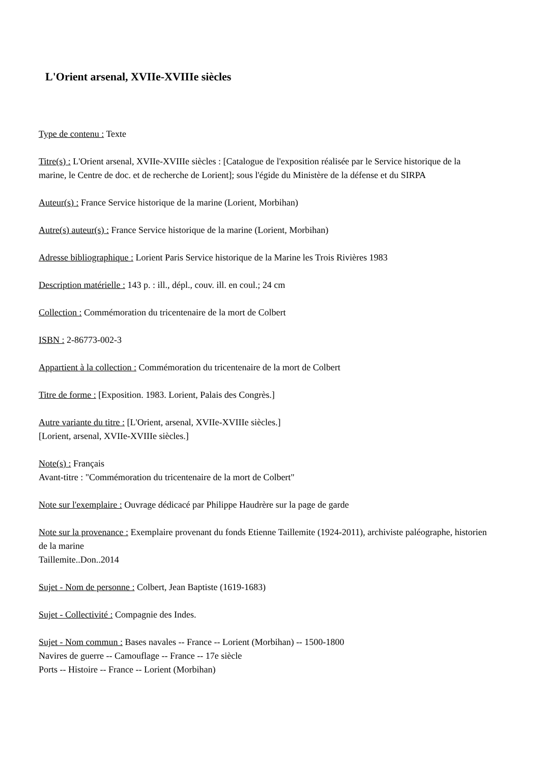L'Orient arsenal, XVIIe-XVIIIe siècles
Type de contenu : Texte
Titre(s) : L'Orient arsenal, XVIIe-XVIIIe siècles : [Catalogue de l'exposition réalisée par le Service historique de la marine, le Centre de doc. et de recherche de Lorient]; sous l'égide du Ministère de la défense et du SIRPA
Auteur(s) : France Service historique de la marine (Lorient, Morbihan)
Autre(s) auteur(s) : France Service historique de la marine (Lorient, Morbihan)
Adresse bibliographique : Lorient Paris Service historique de la Marine les Trois Rivières 1983
Description matérielle : 143 p. : ill., dépl., couv. ill. en coul.; 24 cm
Collection : Commémoration du tricentenaire de la mort de Colbert
ISBN : 2-86773-002-3
Appartient à la collection : Commémoration du tricentenaire de la mort de Colbert
Titre de forme : [Exposition. 1983. Lorient, Palais des Congrès.]
Autre variante du titre : [L'Orient, arsenal, XVIIe-XVIIIe siècles.]
[Lorient, arsenal, XVIIe-XVIIIe siècles.]
Note(s) : Français
Avant-titre : "Commémoration du tricentenaire de la mort de Colbert"
Note sur l'exemplaire : Ouvrage dédicacé par Philippe Haudrère sur la page de garde
Note sur la provenance : Exemplaire provenant du fonds Etienne Taillemite (1924-2011), archiviste paléographe, historien de la marine
Taillemite..Don..2014
Sujet - Nom de personne : Colbert, Jean Baptiste (1619-1683)
Sujet - Collectivité : Compagnie des Indes.
Sujet - Nom commun : Bases navales -- France -- Lorient (Morbihan) -- 1500-1800
Navires de guerre -- Camouflage -- France -- 17e siècle
Ports -- Histoire -- France -- Lorient (Morbihan)